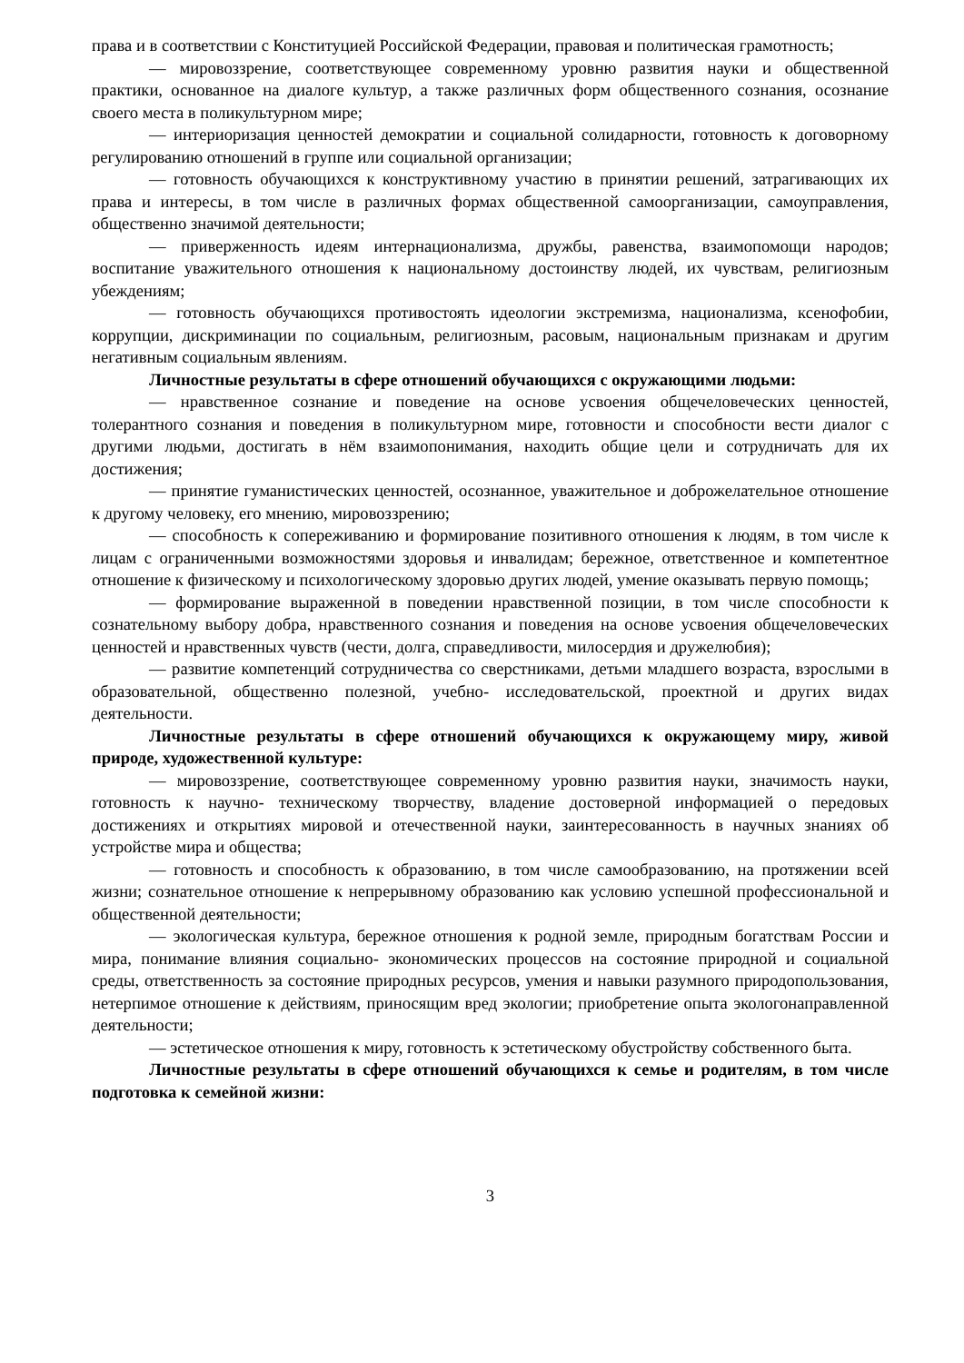права и в соответствии с Конституцией Российской Федерации, правовая и политическая грамотность;
— мировоззрение, соответствующее современному уровню развития науки и общественной практики, основанное на диалоге культур, а также различных форм общественного сознания, осознание своего места в поликультурном мире;
— интериоризация ценностей демократии и социальной солидарности, готовность к договорному регулированию отношений в группе или социальной организации;
— готовность обучающихся к конструктивному участию в принятии решений, затрагивающих их права и интересы, в том числе в различных формах общественной самоорганизации, самоуправления, общественно значимой деятельности;
— приверженность идеям интернационализма, дружбы, равенства, взаимопомощи народов; воспитание уважительного отношения к национальному достоинству людей, их чувствам, религиозным убеждениям;
— готовность обучающихся противостоять идеологии экстремизма, национализма, ксенофобии, коррупции, дискриминации по социальным, религиозным, расовым, национальным признакам и другим негативным социальным явлениям.
Личностные результаты в сфере отношений обучающихся с окружающими людьми:
— нравственное сознание и поведение на основе усвоения общечеловеческих ценностей, толерантного сознания и поведения в поликультурном мире, готовности и способности вести диалог с другими людьми, достигать в нём взаимопонимания, находить общие цели и сотрудничать для их достижения;
— принятие гуманистических ценностей, осознанное, уважительное и доброжелательное отношение к другому человеку, его мнению, мировоззрению;
— способность к сопереживанию и формирование позитивного отношения к людям, в том числе к лицам с ограниченными возможностями здоровья и инвалидам; бережное, ответственное и компетентное отношение к физическому и психологическому здоровью других людей, умение оказывать первую помощь;
— формирование выраженной в поведении нравственной позиции, в том числе способности к сознательному выбору добра, нравственного сознания и поведения на основе усвоения общечеловеческих ценностей и нравственных чувств (чести, долга, справедливости, милосердия и дружелюбия);
— развитие компетенций сотрудничества со сверстниками, детьми младшего возраста, взрослыми в образовательной, общественно полезной, учебно- исследовательской, проектной и других видах деятельности.
Личностные результаты в сфере отношений обучающихся к окружающему миру, живой природе, художественной культуре:
— мировоззрение, соответствующее современному уровню развития науки, значимость науки, готовность к научно- техническому творчеству, владение достоверной информацией о передовых достижениях и открытиях мировой и отечественной науки, заинтересованность в научных знаниях об устройстве мира и общества;
— готовность и способность к образованию, в том числе самообразованию, на протяжении всей жизни; сознательное отношение к непрерывному образованию как условию успешной профессиональной и общественной деятельности;
— экологическая культура, бережное отношения к родной земле, природным богатствам России и мира, понимание влияния социально- экономических процессов на состояние природной и социальной среды, ответственность за состояние природных ресурсов, умения и навыки разумного природопользования, нетерпимое отношение к действиям, приносящим вред экологии; приобретение опыта экологонаправленной деятельности;
— эстетическое отношения к миру, готовность к эстетическому обустройству собственного быта.
Личностные результаты в сфере отношений обучающихся к семье и родителям, в том числе подготовка к семейной жизни:
3